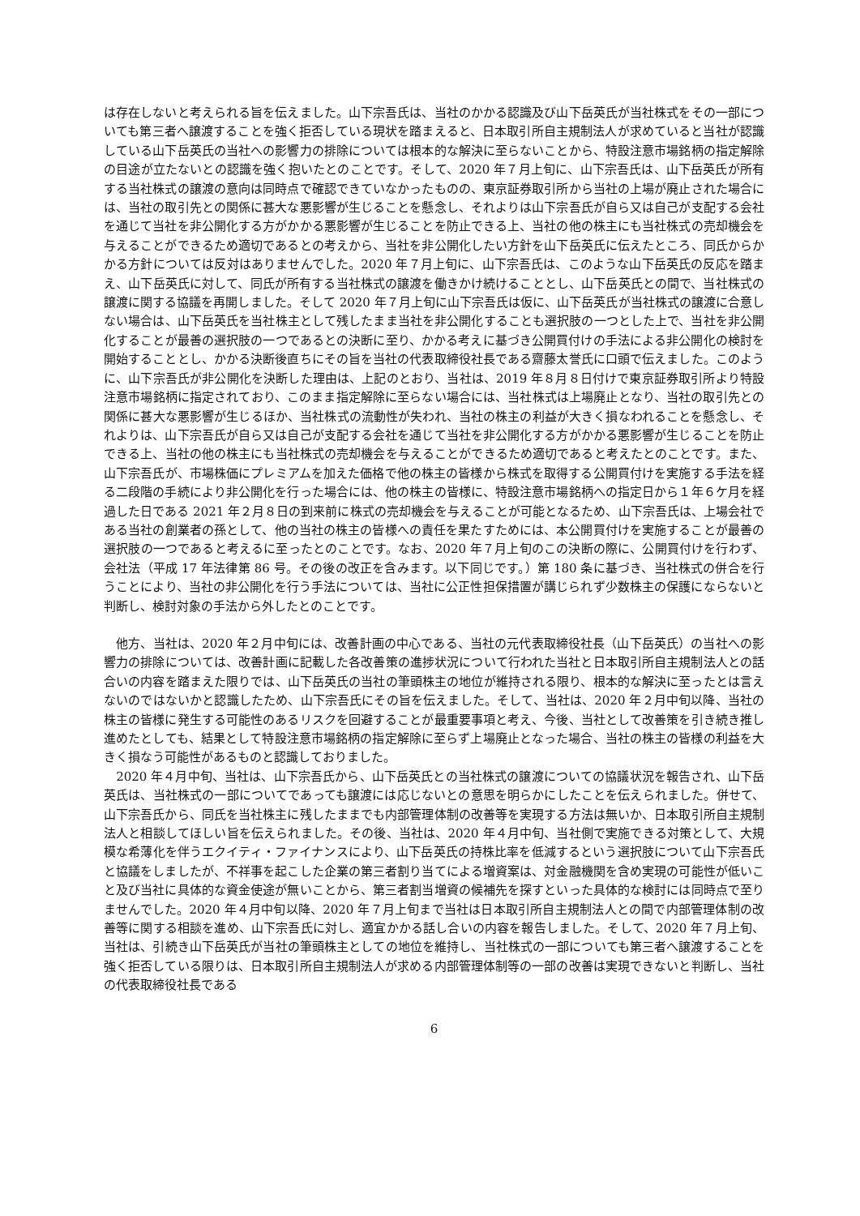は存在しないと考えられる旨を伝えました。山下宗吾氏は、当社のかかる認識及び山下岳英氏が当社株式をその一部についても第三者へ譲渡することを強く拒否している現状を踏まえると、日本取引所自主規制法人が求めていると当社が認識している山下岳英氏の当社への影響力の排除については根本的な解決に至らないことから、特設注意市場銘柄の指定解除の目途が立たないとの認識を強く抱いたとのことです。そして、2020 年７月上旬に、山下宗吾氏は、山下岳英氏が所有する当社株式の譲渡の意向は同時点で確認できていなかったものの、東京証券取引所から当社の上場が廃止された場合には、当社の取引先との関係に甚大な悪影響が生じることを懸念し、それよりは山下宗吾氏が自ら又は自己が支配する会社を通じて当社を非公開化する方がかかる悪影響が生じることを防止できる上、当社の他の株主にも当社株式の売却機会を与えることができるため適切であるとの考えから、当社を非公開化したい方針を山下岳英氏に伝えたところ、同氏からかかる方針については反対はありませんでした。2020 年７月上旬に、山下宗吾氏は、このような山下岳英氏の反応を踏まえ、山下岳英氏に対して、同氏が所有する当社株式の譲渡を働きかけ続けることとし、山下岳英氏との間で、当社株式の譲渡に関する協議を再開しました。そして 2020 年７月上旬に山下宗吾氏は仮に、山下岳英氏が当社株式の譲渡に合意しない場合は、山下岳英氏を当社株主として残したまま当社を非公開化することも選択肢の一つとした上で、当社を非公開化することが最善の選択肢の一つであるとの決断に至り、かかる考えに基づき公開買付けの手法による非公開化の検討を開始することとし、かかる決断後直ちにその旨を当社の代表取締役社長である齋藤太誉氏に口頭で伝えました。このように、山下宗吾氏が非公開化を決断した理由は、上記のとおり、当社は、2019 年８月８日付けで東京証券取引所より特設注意市場銘柄に指定されており、このまま指定解除に至らない場合には、当社株式は上場廃止となり、当社の取引先との関係に甚大な悪影響が生じるほか、当社株式の流動性が失われ、当社の株主の利益が大きく損なわれることを懸念し、それよりは、山下宗吾氏が自ら又は自己が支配する会社を通じて当社を非公開化する方がかかる悪影響が生じることを防止できる上、当社の他の株主にも当社株式の売却機会を与えることができるため適切であると考えたとのことです。また、山下宗吾氏が、市場株価にプレミアムを加えた価格で他の株主の皆様から株式を取得する公開買付けを実施する手法を経る二段階の手続により非公開化を行った場合には、他の株主の皆様に、特設注意市場銘柄への指定日から１年６ケ月を経過した日である 2021 年２月８日の到来前に株式の売却機会を与えることが可能となるため、山下宗吾氏は、上場会社である当社の創業者の孫として、他の当社の株主の皆様への責任を果たすためには、本公開買付けを実施することが最善の選択肢の一つであると考えるに至ったとのことです。なお、2020 年７月上旬のこの決断の際に、公開買付けを行わず、会社法（平成 17 年法律第 86 号。その後の改正を含みます。以下同じです。）第 180 条に基づき、当社株式の併合を行うことにより、当社の非公開化を行う手法については、当社に公正性担保措置が講じられず少数株主の保護にならないと判断し、検討対象の手法から外したとのことです。
　他方、当社は、2020 年２月中旬には、改善計画の中心である、当社の元代表取締役社長（山下岳英氏）の当社への影響力の排除については、改善計画に記載した各改善策の進捗状況について行われた当社と日本取引所自主規制法人との話合いの内容を踏まえた限りでは、山下岳英氏の当社の筆頭株主の地位が維持される限り、根本的な解決に至ったとは言えないのではないかと認識したため、山下宗吾氏にその旨を伝えました。そして、当社は、2020 年２月中旬以降、当社の株主の皆様に発生する可能性のあるリスクを回避することが最重要事項と考え、今後、当社として改善策を引き続き推し進めたとしても、結果として特設注意市場銘柄の指定解除に至らず上場廃止となった場合、当社の株主の皆様の利益を大きく損なう可能性があるものと認識しておりました。
　2020 年４月中旬、当社は、山下宗吾氏から、山下岳英氏との当社株式の譲渡についての協議状況を報告され、山下岳英氏は、当社株式の一部についてであっても譲渡には応じないとの意思を明らかにしたことを伝えられました。併せて、山下宗吾氏から、同氏を当社株主に残したままでも内部管理体制の改善等を実現する方法は無いか、日本取引所自主規制法人と相談してほしい旨を伝えられました。その後、当社は、2020 年４月中旬、当社側で実施できる対策として、大規模な希薄化を伴うエクイティ・ファイナンスにより、山下岳英氏の持株比率を低減するという選択肢について山下宗吾氏と協議をしましたが、不祥事を起こした企業の第三者割り当てによる増資案は、対金融機関を含め実現の可能性が低いこと及び当社に具体的な資金使途が無いことから、第三者割当増資の候補先を探すといった具体的な検討には同時点で至りませんでした。2020 年４月中旬以降、2020 年７月上旬まで当社は日本取引所自主規制法人との間で内部管理体制の改善等に関する相談を進め、山下宗吾氏に対し、適宜かかる話し合いの内容を報告しました。そして、2020 年７月上旬、当社は、引続き山下岳英氏が当社の筆頭株主としての地位を維持し、当社株式の一部についても第三者へ譲渡することを強く拒否している限りは、日本取引所自主規制法人が求める内部管理体制等の一部の改善は実現できないと判断し、当社の代表取締役社長である
6